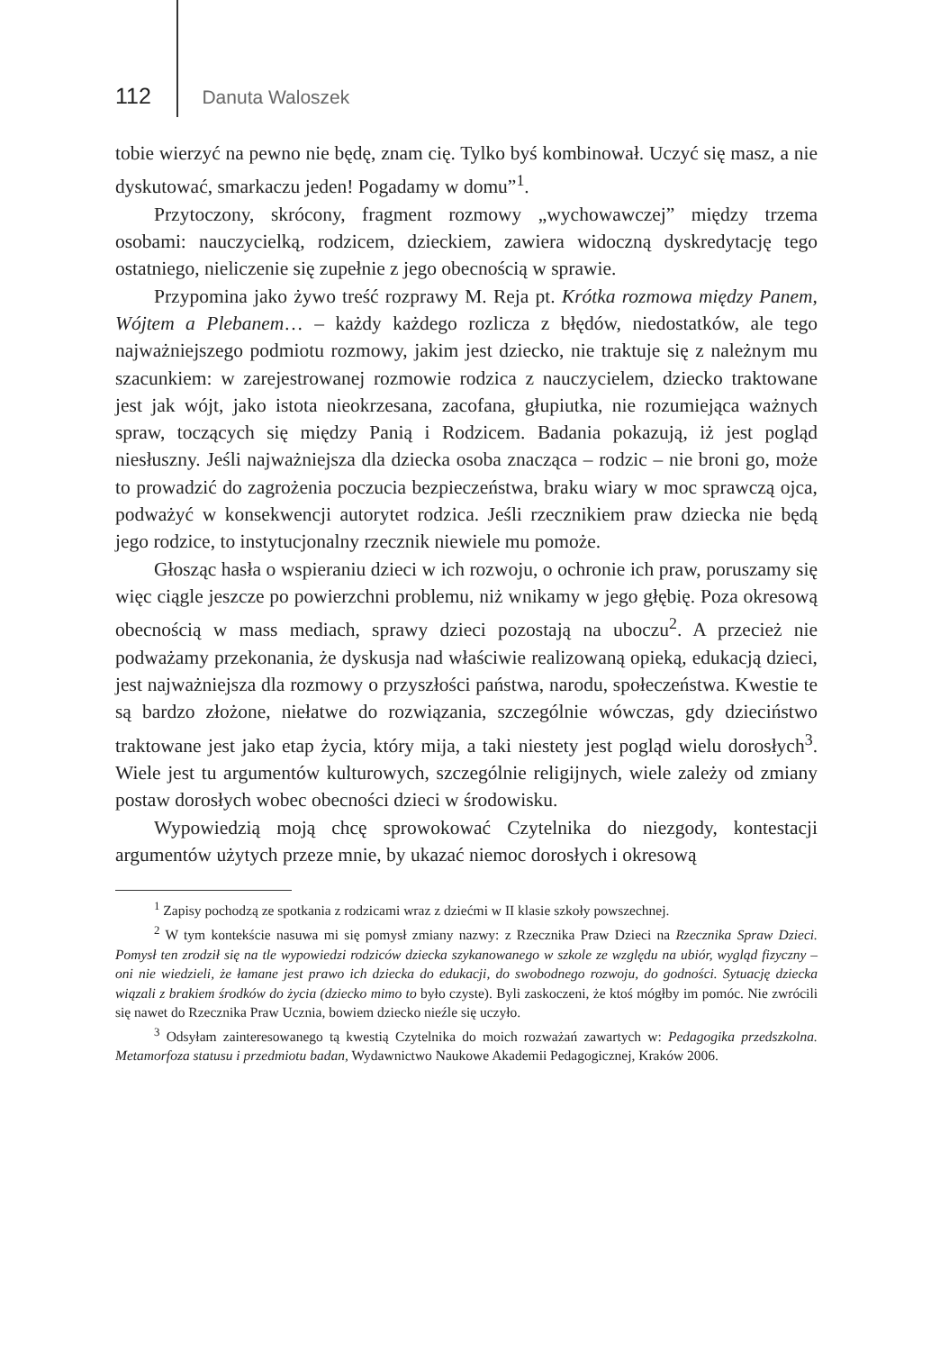112 Danuta Waloszek
tobie wierzyć na pewno nie będę, znam cię. Tylko byś kombinował. Uczyć się masz, a nie dyskutować, smarkaczu jeden! Pogadamy w domu”<sup>1</sup>.
Przytoczony, skrócony, fragment rozmowy „wychowawczej” między trzema osobami: nauczycielką, rodzicem, dzieckiem, zawiera widoczną dyskredytację tego ostatniego, nieliczenie się zupełnie z jego obecnością w sprawie.
Przypomina jako żywo treść rozprawy M. Reja pt. Krótka rozmowa między Panem, Wójtem a Plebanem… – każdy każdego rozlicza z błędów, niedostatków, ale tego najważniejszego podmiotu rozmowy, jakim jest dziecko, nie traktuje się z należnym mu szacunkiem: w zarejestrowanej rozmowie rodzica z nauczycielem, dziecko traktowane jest jak wójt, jako istota nieokrzesana, zacofana, głupiutka, nie rozumiejąca ważnych spraw, toczących się między Panią i Rodzicem. Badania pokazują, iż jest pogląd niesłuszny. Jeśli najważniejsza dla dziecka osoba znacząca – rodzic – nie broni go, może to prowadzić do zagrożenia poczucia bezpieczeństwa, braku wiary w moc sprawczą ojca, podważyć w konsekwencji autorytet rodzica. Jeśli rzecznikiem praw dziecka nie będą jego rodzice, to instytucjonalny rzecznik niewiele mu pomoże.
Głosząc hasła o wspieraniu dzieci w ich rozwoju, o ochronie ich praw, poruszamy się więc ciągle jeszcze po powierzchni problemu, niż wnikamy w jego głębię. Poza okresową obecnością w mass mediach, sprawy dzieci pozostają na uboczu<sup>2</sup>. A przecież nie podważamy przekonania, że dyskusja nad właściwie realizowaną opieką, edukacją dzieci, jest najważniejsza dla rozmowy o przyszłości państwa, narodu, społeczeństwa. Kwestie te są bardzo złożone, niełatwe do rozwiązania, szczególnie wówczas, gdy dzieciństwo traktowane jest jako etap życia, który mija, a taki niestety jest pogląd wielu dorosłych<sup>3</sup>. Wiele jest tu argumentów kulturowych, szczególnie religijnych, wiele zależy od zmiany postaw dorosłych wobec obecności dzieci w środowisku.
Wypowiedzią moją chcę sprowokować Czytelnika do niezgody, kontestacji argumentów użytych przeze mnie, by ukazać niemoc dorosłych i okresową
<sup>1</sup> Zapisy pochodzą ze spotkania z rodzicami wraz z dziećmi w II klasie szkoły powszechnej.
<sup>2</sup> W tym kontekście nasuwa mi się pomysł zmiany nazwy: z Rzecznika Praw Dzieci na Rzecznika Spraw Dzieci. Pomysł ten zrodził się na tle wypowiedzi rodziców dziecka szykanowanego w szkole ze względu na ubiór, wygląd fizyczny – oni nie wiedzieli, że łamane jest prawo ich dziecka do edukacji, do swobodnego rozwoju, do godności. Sytuację dziecka wiązali z brakiem środków do życia (dziecko mimo to było czyste). Byli zaskoczeni, że ktoś mógłby im pomóc. Nie zwrócili się nawet do Rzecznika Praw Ucznia, bowiem dziecko nieźle się uczyło.
<sup>3</sup> Odsyłam zainteresowanego tą kwestią Czytelnika do moich rozważań zawartych w: Pedagogika przedszkolna. Metamorfoza statusu i przedmiotu badan, Wydawnictwo Naukowe Akademii Pedagogicznej, Kraków 2006.